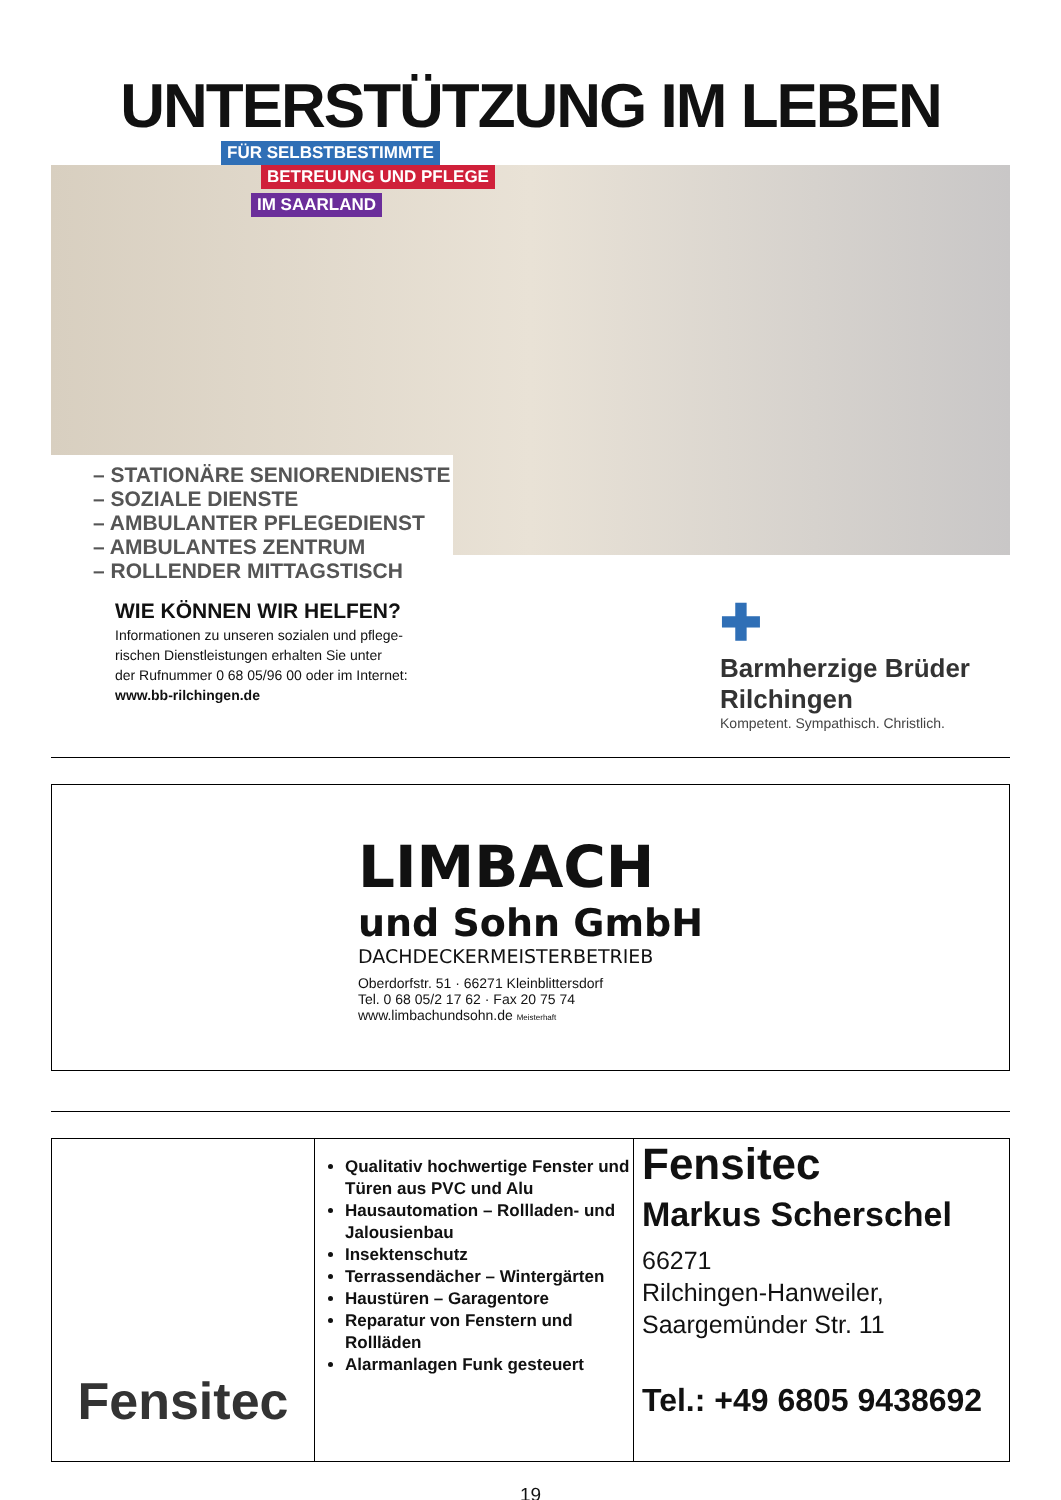UNTERSTÜTZUNG IM LEBEN
FÜR SELBSTBESTIMMTE
BETREUUNG UND PFLEGE
IM SAARLAND
– STATIONÄRE SENIORENDIENSTE
– SOZIALE DIENSTE
– AMBULANTER PFLEGEDIENST
– AMBULANTES ZENTRUM
– ROLLENDER MITTAGSTISCH
WIE KÖNNEN WIR HELFEN?
Informationen zu unseren sozialen und pflege-
rischen Dienstleistungen erhalten Sie unter
der Rufnummer 0 68 05/96 00 oder im Internet:
www.bb-rilchingen.de
✚
Barmherzige Brüder
Rilchingen
Kompetent. Sympathisch. Christlich.
LIMBACH
und Sohn GmbH
DACHDECKERMEISTERBETRIEB
Oberdorfstr. 51 · 66271 Kleinblittersdorf
Tel. 0 68 05/2 17 62 · Fax 20 75 74
www.limbachundsohn.de Meisterhaft
Fensitec
Qualitativ hochwertige Fenster und Türen aus PVC und Alu
Hausautomation – Rollladen- und Jalousienbau
Insektenschutz
Terrassendächer – Wintergärten
Haustüren – Garagentore
Reparatur von Fenstern und Rollläden
Alarmanlagen Funk gesteuert
Fensitec
Markus Scherschel
66271
Rilchingen-Hanweiler,
Saargemünder Str. 11
Tel.: +49 6805 9438692
19